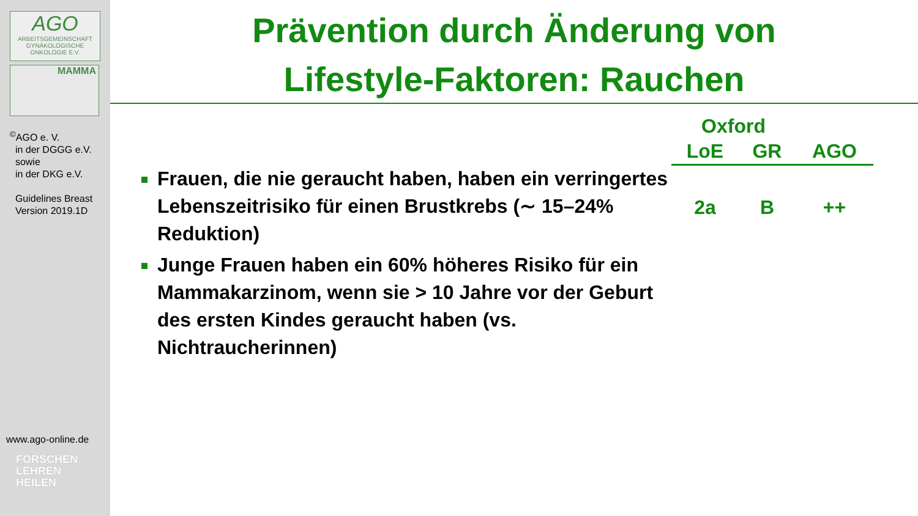AGO
ARBEITSGEMEINSCHAFT GYNÄKOLOGISCHE ONKOLOGIE E.V.
MAMMA
<sup>©</sup>AGO e. V.
in der DGGG e.V.
sowie
in der DKG e.V.
Guidelines Breast
Version 2019.1D
www.ago-online.de
FORSCHEN
LEHREN
HEILEN
Prävention durch Änderung von
Lifestyle-Faktoren: Rauchen
Frauen, die nie geraucht haben, haben ein verringertes Lebenszeitrisiko für einen Brustkrebs (∼ 15–24% Reduktion)
Junge Frauen haben ein 60% höheres Risiko für ein Mammakarzinom, wenn sie > 10 Jahre vor der Geburt des ersten Kindes geraucht haben (vs. Nichtraucherinnen)
| Oxford | | |
| --- | --- | --- |
| LoE | GR | AGO |
| 2a | B | ++ |